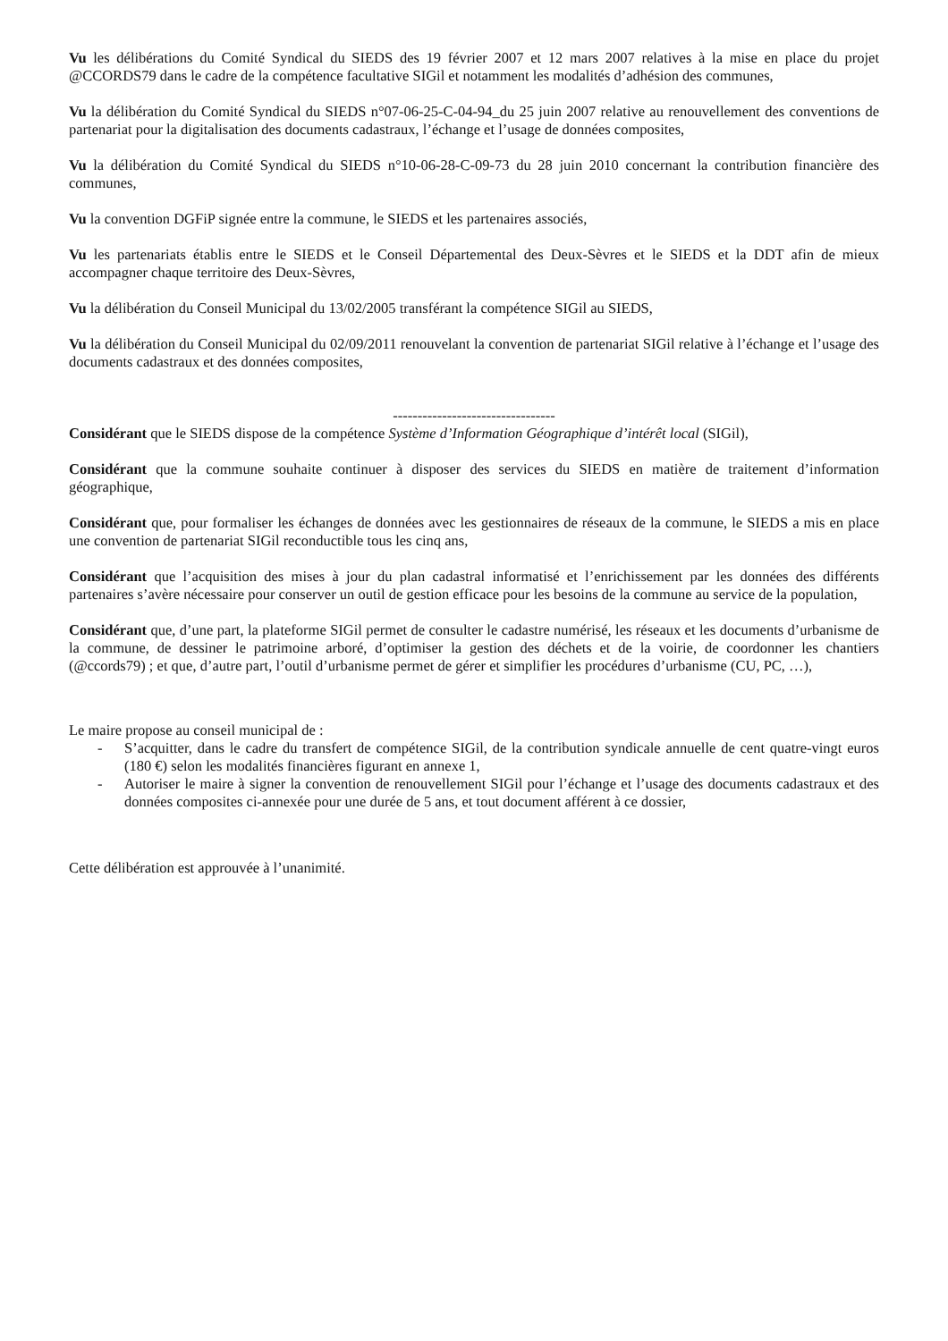Vu les délibérations du Comité Syndical du SIEDS des 19 février 2007 et 12 mars 2007 relatives à la mise en place du projet @CCORDS79 dans le cadre de la compétence facultative SIGil et notamment les modalités d’adhésion des communes,
Vu la délibération du Comité Syndical du SIEDS n°07-06-25-C-04-94_du 25 juin 2007 relative au renouvellement des conventions de partenariat pour la digitalisation des documents cadastraux, l’échange et l’usage de données composites,
Vu la délibération du Comité Syndical du SIEDS n°10-06-28-C-09-73 du 28 juin 2010 concernant la contribution financière des communes,
Vu la convention DGFiP signée entre la commune, le SIEDS et les partenaires associés,
Vu les partenariats établis entre le SIEDS et le Conseil Départemental des Deux-Sèvres et le SIEDS et la DDT afin de mieux accompagner chaque territoire des Deux-Sèvres,
Vu la délibération du Conseil Municipal du 13/02/2005 transférant la compétence SIGil au SIEDS,
Vu la délibération du Conseil Municipal du 02/09/2011 renouvelant la convention de partenariat SIGil relative à l’échange et l’usage des documents cadastraux et des données composites,
---------------------------------
Considérant que le SIEDS dispose de la compétence Système d’Information Géographique d’intérêt local (SIGil),
Considérant que la commune souhaite continuer à disposer des services du SIEDS en matière de traitement d’information géographique,
Considérant que, pour formaliser les échanges de données avec les gestionnaires de réseaux de la commune, le SIEDS a mis en place une convention de partenariat SIGil reconductible tous les cinq ans,
Considérant que l’acquisition des mises à jour du plan cadastral informatisé et l’enrichissement par les données des différents partenaires s’avère nécessaire pour conserver un outil de gestion efficace pour les besoins de la commune au service de la population,
Considérant que, d’une part, la plateforme SIGil permet de consulter le cadastre numérisé, les réseaux et les documents d’urbanisme de la commune, de dessiner le patrimoine arboré, d’optimiser la gestion des déchets et de la voirie, de coordonner les chantiers (@ccords79) ; et que, d’autre part, l’outil d’urbanisme permet de gérer et simplifier les procédures d’urbanisme (CU, PC, …),
Le maire propose au conseil municipal de :
- S’acquitter, dans le cadre du transfert de compétence SIGil, de la contribution syndicale annuelle de cent quatre-vingt euros (180 €) selon les modalités financières figurant en annexe 1,
- Autoriser le maire à signer la convention de renouvellement SIGil pour l’échange et l’usage des documents cadastraux et des données composites ci-annexée pour une durée de 5 ans, et tout document afférent à ce dossier,
Cette délibération est approuvée à l’unanimité.